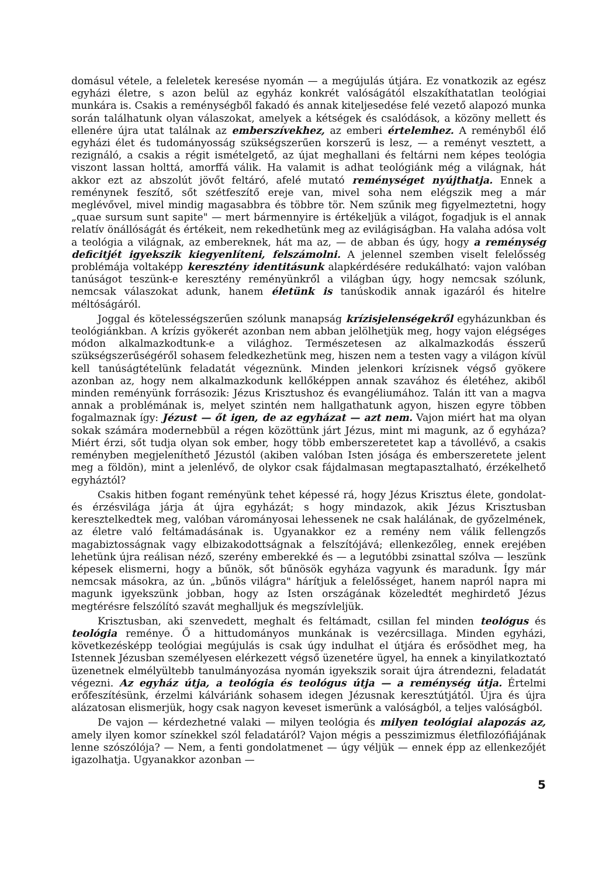domásul vétele, a feleletek keresése nyomán — a megújulás útjára. Ez vonatkozik az egész egyházi életre, s azon belül az egyház konkrét valóságától elszakíthatatlan teológiai munkára is. Csakis a reménységből fakadó és annak kiteljesedése felé vezető alapozó munka során találhatunk olyan válaszokat, amelyek a kétségek és csalódások, a közöny mellett és ellenére újra utat találnak az emberszívekhez, az emberi értelemhez. A reményből élő egyházi élet és tudományosság szükségszerűen korszerű is lesz, — a reményt vesztett, a rezignáló, a csakis a régit ismételgető, az újat meghallani és feltárni nem képes teológia viszont lassan holttá, amorffá válik. Ha valamit is adhat teológiánk még a világnak, hát akkor ezt az abszolút jövőt feltáró, afelé mutató reménységet nyújthatja. Ennek a reménynek feszítő, sőt szétfeszítő ereje van, mivel soha nem elégszik meg a már meglévővel, mivel mindig magasabbra és többre tör. Nem szűnik meg figyelmeztetni, hogy „quae sursum sunt sapite" — mert bármennyire is értékeljük a világot, fogadjuk is el annak relatív önállóságát és értékeit, nem rekedhetünk meg az evilágiságban. Ha valaha adósa volt a teológia a világnak, az embereknek, hát ma az, — de abban és úgy, hogy a reménység deficitjét igyekszik kiegyenlíteni, felszámolni. A jelennel szemben viselt felelősség problémája voltaképp keresztény identitásunk alapkérdésére redukálható: vajon valóban tanúságot teszünk-e keresztény reményünkről a világban úgy, hogy nemcsak szólunk, nemcsak válaszokat adunk, hanem életünk is tanúskodik annak igazáról és hitelre méltóságáról.
Joggal és kötelességszerűen szólunk manapság krízisjelenségekről egyházunkban és teológiánkban. A krízis gyökerét azonban nem abban jelölhetjük meg, hogy vajon elégséges módon alkalmazkodtunk-e a világhoz. Természetesen az alkalmazkodás ésszerű szükségszerűségéről sohasem feledkezhetünk meg, hiszen nem a testen vagy a világon kívül kell tanúságtételünk feladatát végeznünk. Minden jelenkori krízisnek végső gyökere azonban az, hogy nem alkalmazkodunk kellőképpen annak szavához és életéhez, akiből minden reményünk forrásozik: Jézus Krisztushoz és evangéliumához. Talán itt van a magva annak a problémának is, melyet szintén nem hallgathatunk agyon, hiszen egyre többen fogalmaznak így: Jézust — őt igen, de az egyházat — azt nem. Vajon miért hat ma olyan sokak számára modernebbül a régen közöttünk járt Jézus, mint mi magunk, az ő egyháza? Miért érzi, sőt tudja olyan sok ember, hogy több emberszeretetet kap a távollévő, a csakis reményben megjeleníthető Jézustól (akiben valóban Isten jósága és emberszeretete jelent meg a földön), mint a jelenlévő, de olykor csak fájdalmasan megtapasztalható, érzékelhető egyháztól?
Csakis hitben fogant reményünk tehet képessé rá, hogy Jézus Krisztus élete, gondolat- és érzésvilága járja át újra egyházát; s hogy mindazok, akik Jézus Krisztusban keresztelkedtek meg, valóban várományosai lehessenek ne csak halálának, de győzelmének, az életre való feltámadásának is. Ugyanakkor ez a remény nem válik fellengzős magabiztosságnak vagy elbizakodottságnak a felszítójává; ellenkezőleg, ennek erejében lehetünk újra reálisan néző, szerény emberekké és — a legutóbbi zsinattal szólva — leszünk képesek elismerni, hogy a bűnök, sőt bűnösök egyháza vagyunk és maradunk. Így már nemcsak másokra, az ún. „bűnös világra" hárítjuk a felelősséget, hanem napról napra mi magunk igyekszünk jobban, hogy az Isten országának közeledtét meghirdető Jézus megtérésre felszólító szavát meghalljuk és megszívleljük.
Krisztusban, aki szenvedett, meghalt és feltámadt, csillan fel minden teológus és teológia reménye. Ő a hittudományos munkának is vezércsillaga. Minden egyházi, következésképp teológiai megújulás is csak úgy indulhat el útjára és erősödhet meg, ha Istennek Jézusban személyesen elérkezett végső üzenetére ügyel, ha ennek a kinyilatkoztató üzenetnek elmélyültebb tanulmányozása nyomán igyekszik sorait újra átrendezni, feladatát végezni. Az egyház útja, a teológia és teológus útja — a reménység útja. Értelmi erőfeszítésünk, érzelmi kálváriánk sohasem idegen Jézusnak keresztútjától. Újra és újra alázatosan elismerjük, hogy csak nagyon keveset ismerünk a valóságból, a teljes valóságból.
De vajon — kérdezhetné valaki — milyen teológia és milyen teológiai alapozás az, amely ilyen komor színekkel szól feladatáról? Vajon mégis a pesszimizmus életfilozófiájának lenne szószólója? — Nem, a fenti gondolatmenet — úgy véljük — ennek épp az ellenkezőjét igazolhatja. Ugyanakkor azonban —
5